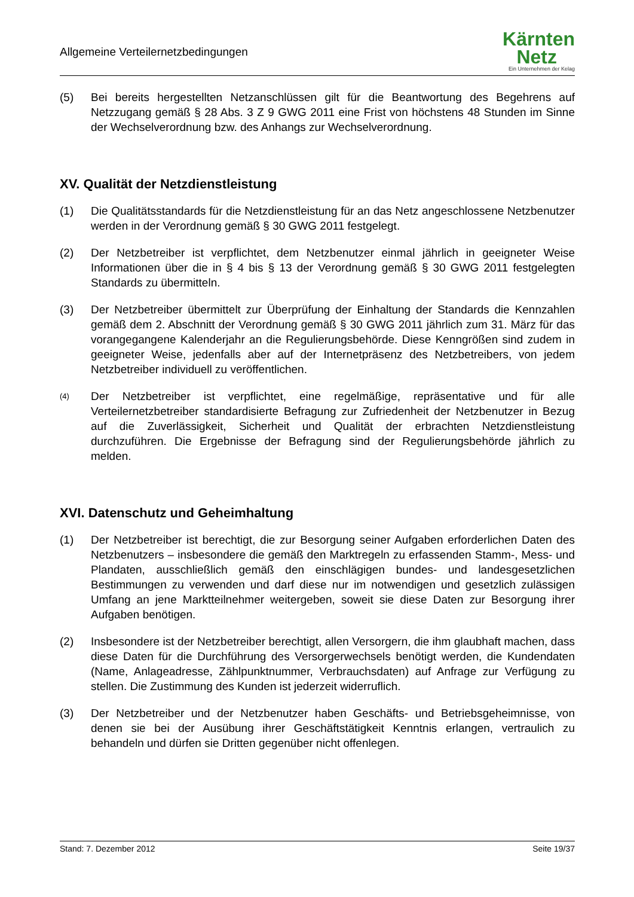Allgemeine Verteilernetzbedingungen
Kärnten
Netz
Ein Unternehmen der Kelag
(5) Bei bereits hergestellten Netzanschlüssen gilt für die Beantwortung des Begehrens auf Netzzugang gemäß § 28 Abs. 3 Z 9 GWG 2011 eine Frist von höchstens 48 Stunden im Sinne der Wechselverordnung bzw. des Anhangs zur Wechselverordnung.
XV. Qualität der Netzdienstleistung
(1) Die Qualitätsstandards für die Netzdienstleistung für an das Netz angeschlossene Netzbenutzer werden in der Verordnung gemäß § 30 GWG 2011 festgelegt.
(2) Der Netzbetreiber ist verpflichtet, dem Netzbenutzer einmal jährlich in geeigneter Weise Informationen über die in § 4 bis § 13 der Verordnung gemäß § 30 GWG 2011 festgelegten Standards zu übermitteln.
(3) Der Netzbetreiber übermittelt zur Überprüfung der Einhaltung der Standards die Kennzahlen gemäß dem 2. Abschnitt der Verordnung gemäß § 30 GWG 2011 jährlich zum 31. März für das vorangegangene Kalenderjahr an die Regulierungsbehörde. Diese Kenngrößen sind zudem in geeigneter Weise, jedenfalls aber auf der Internetpräsenz des Netzbetreibers, von jedem Netzbetreiber individuell zu veröffentlichen.
(4)
Der Netzbetreiber ist verpflichtet, eine regelmäßige, repräsentative und für alle Verteilernetzbetreiber standardisierte Befragung zur Zufriedenheit der Netzbenutzer in Bezug auf die Zuverlässigkeit, Sicherheit und Qualität der erbrachten Netzdienstleistung durchzuführen. Die Ergebnisse der Befragung sind der Regulierungsbehörde jährlich zu melden.
XVI. Datenschutz und Geheimhaltung
(1) Der Netzbetreiber ist berechtigt, die zur Besorgung seiner Aufgaben erforderlichen Daten des Netzbenutzers – insbesondere die gemäß den Marktregeln zu erfassenden Stamm-, Mess- und Plandaten, ausschließlich gemäß den einschlägigen bundes- und landesgesetzlichen Bestimmungen zu verwenden und darf diese nur im notwendigen und gesetzlich zulässigen Umfang an jene Marktteilnehmer weitergeben, soweit sie diese Daten zur Besorgung ihrer Aufgaben benötigen.
(2) Insbesondere ist der Netzbetreiber berechtigt, allen Versorgern, die ihm glaubhaft machen, dass diese Daten für die Durchführung des Versorgerwechsels benötigt werden, die Kundendaten (Name, Anlageadresse, Zählpunktnummer, Verbrauchsdaten) auf Anfrage zur Verfügung zu stellen. Die Zustimmung des Kunden ist jederzeit widerruflich.
(3) Der Netzbetreiber und der Netzbenutzer haben Geschäfts- und Betriebsgeheimnisse, von denen sie bei der Ausübung ihrer Geschäftstätigkeit Kenntnis erlangen, vertraulich zu behandeln und dürfen sie Dritten gegenüber nicht offenlegen.
Stand: 7. Dezember 2012 Seite 19/37